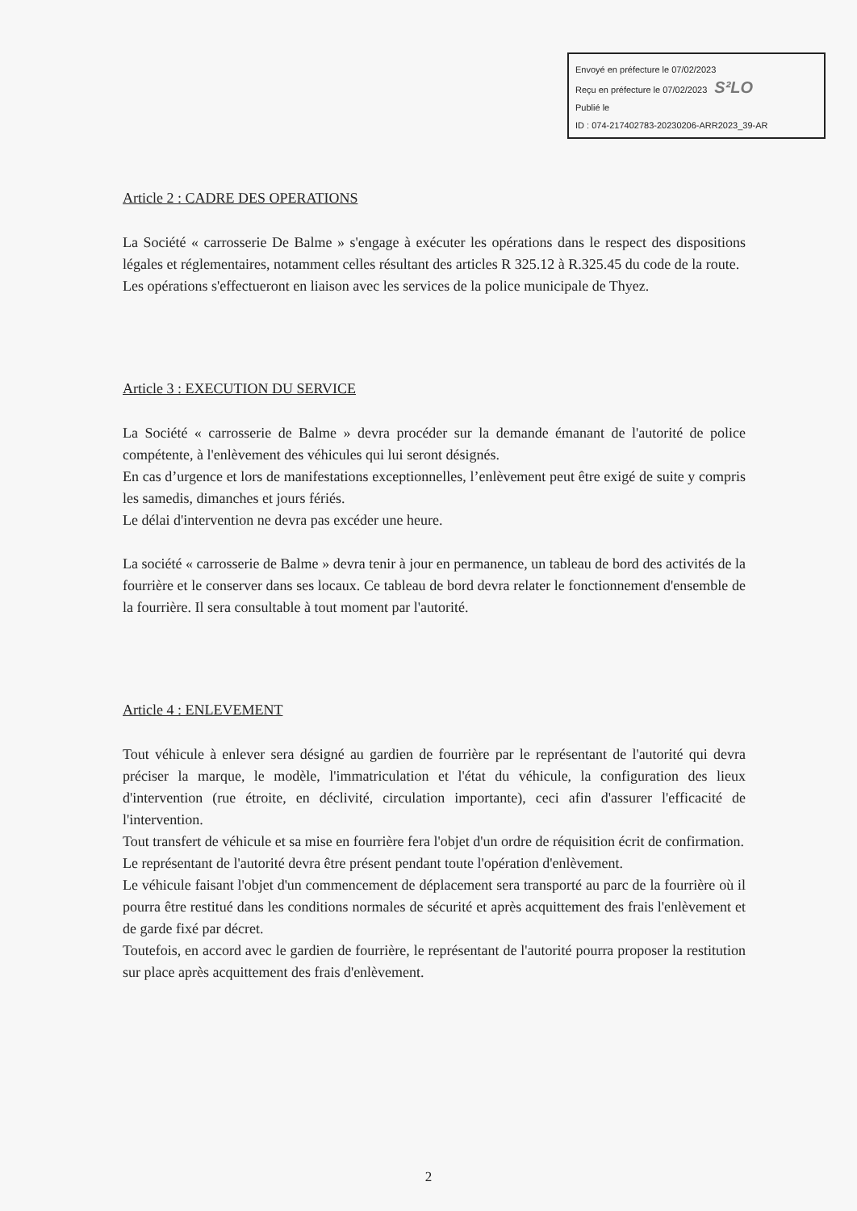Envoyé en préfecture le 07/02/2023
Reçu en préfecture le 07/02/2023 S²LO
Publié le
ID : 074-217402783-20230206-ARR2023_39-AR
Article 2 : CADRE DES OPERATIONS
La Société « carrosserie De Balme » s'engage à exécuter les opérations dans le respect des dispositions légales et réglementaires, notamment celles résultant des articles R 325.12 à R.325.45 du code de la route.
Les opérations s'effectueront en liaison avec les services de la police municipale de Thyez.
Article 3 : EXECUTION DU SERVICE
La Société « carrosserie de Balme » devra procéder sur la demande émanant de l'autorité de police compétente, à l'enlèvement des véhicules qui lui seront désignés.
En cas d’urgence et lors de manifestations exceptionnelles, l’enlèvement peut être exigé de suite y compris les samedis, dimanches et jours fériés.
Le délai d'intervention ne devra pas excéder une heure.
La société « carrosserie de Balme » devra tenir à jour en permanence, un tableau de bord des activités de la fourrière et le conserver dans ses locaux. Ce tableau de bord devra relater le fonctionnement d'ensemble de la fourrière. Il sera consultable à tout moment par l'autorité.
Article 4 : ENLEVEMENT
Tout véhicule à enlever sera désigné au gardien de fourrière par le représentant de l'autorité qui devra préciser la marque, le modèle, l'immatriculation et l'état du véhicule, la configuration des lieux d'intervention (rue étroite, en déclivité, circulation importante), ceci afin d'assurer l'efficacité de l'intervention.
Tout transfert de véhicule et sa mise en fourrière fera l'objet d'un ordre de réquisition écrit de confirmation.
Le représentant de l'autorité devra être présent pendant toute l'opération d'enlèvement.
Le véhicule faisant l'objet d'un commencement de déplacement sera transporté au parc de la fourrière où il pourra être restitué dans les conditions normales de sécurité et après acquittement des frais l'enlèvement et de garde fixé par décret.
Toutefois, en accord avec le gardien de fourrière, le représentant de l'autorité pourra proposer la restitution sur place après acquittement des frais d'enlèvement.
2